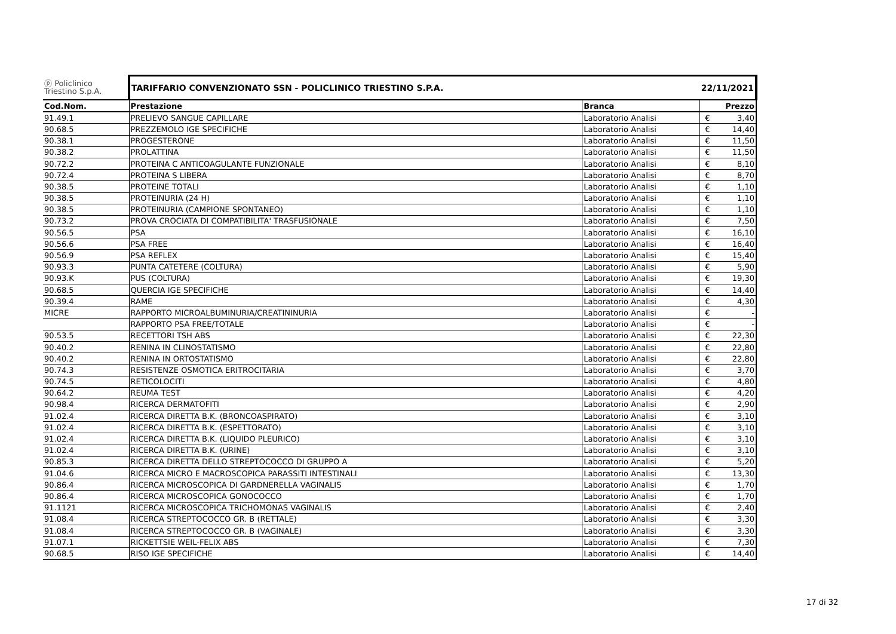| ⓟ Policlinico Triestino S.p.A. | TARIFFARIO CONVENZIONATO SSN - POLICLINICO TRIESTINO S.P.A. | | 22/11/2021 | |
| Cod.Nom. | Prestazione | Branca | | Prezzo |
| 91.49.1 | PRELIEVO SANGUE CAPILLARE | Laboratorio Analisi | € | 3,40 |
| 90.68.5 | PREZZEMOLO IGE SPECIFICHE | Laboratorio Analisi | € | 14,40 |
| 90.38.1 | PROGESTERONE | Laboratorio Analisi | € | 11,50 |
| 90.38.2 | PROLATTINA | Laboratorio Analisi | € | 11,50 |
| 90.72.2 | PROTEINA C ANTICOAGULANTE FUNZIONALE | Laboratorio Analisi | € | 8,10 |
| 90.72.4 | PROTEINA S LIBERA | Laboratorio Analisi | € | 8,70 |
| 90.38.5 | PROTEINE TOTALI | Laboratorio Analisi | € | 1,10 |
| 90.38.5 | PROTEINURIA (24 H) | Laboratorio Analisi | € | 1,10 |
| 90.38.5 | PROTEINURIA (CAMPIONE SPONTANEO) | Laboratorio Analisi | € | 1,10 |
| 90.73.2 | PROVA CROCIATA DI COMPATIBILITA' TRASFUSIONALE | Laboratorio Analisi | € | 7,50 |
| 90.56.5 | PSA | Laboratorio Analisi | € | 16,10 |
| 90.56.6 | PSA FREE | Laboratorio Analisi | € | 16,40 |
| 90.56.9 | PSA REFLEX | Laboratorio Analisi | € | 15,40 |
| 90.93.3 | PUNTA CATETERE (COLTURA) | Laboratorio Analisi | € | 5,90 |
| 90.93.K | PUS (COLTURA) | Laboratorio Analisi | € | 19,30 |
| 90.68.5 | QUERCIA IGE SPECIFICHE | Laboratorio Analisi | € | 14,40 |
| 90.39.4 | RAME | Laboratorio Analisi | € | 4,30 |
| MICRE | RAPPORTO MICROALBUMINURIA/CREATININURIA | Laboratorio Analisi | € | - |
| | RAPPORTO PSA FREE/TOTALE | Laboratorio Analisi | € | - |
| 90.53.5 | RECETTORI TSH ABS | Laboratorio Analisi | € | 22,30 |
| 90.40.2 | RENINA IN CLINOSTATISMO | Laboratorio Analisi | € | 22,80 |
| 90.40.2 | RENINA IN ORTOSTATISMO | Laboratorio Analisi | € | 22,80 |
| 90.74.3 | RESISTENZE OSMOTICA ERITROCITARIA | Laboratorio Analisi | € | 3,70 |
| 90.74.5 | RETICOLOCITI | Laboratorio Analisi | € | 4,80 |
| 90.64.2 | REUMA TEST | Laboratorio Analisi | € | 4,20 |
| 90.98.4 | RICERCA DERMATOFITI | Laboratorio Analisi | € | 2,90 |
| 91.02.4 | RICERCA DIRETTA B.K. (BRONCOASPIRATO) | Laboratorio Analisi | € | 3,10 |
| 91.02.4 | RICERCA DIRETTA B.K. (ESPETTORATO) | Laboratorio Analisi | € | 3,10 |
| 91.02.4 | RICERCA DIRETTA B.K. (LIQUIDO PLEURICO) | Laboratorio Analisi | € | 3,10 |
| 91.02.4 | RICERCA DIRETTA B.K. (URINE) | Laboratorio Analisi | € | 3,10 |
| 90.85.3 | RICERCA DIRETTA DELLO STREPTOCOCCO DI GRUPPO A | Laboratorio Analisi | € | 5,20 |
| 91.04.6 | RICERCA MICRO E MACROSCOPICA PARASSITI INTESTINALI | Laboratorio Analisi | € | 13,30 |
| 90.86.4 | RICERCA MICROSCOPICA DI GARDNERELLA VAGINALIS | Laboratorio Analisi | € | 1,70 |
| 90.86.4 | RICERCA MICROSCOPICA GONOCOCCO | Laboratorio Analisi | € | 1,70 |
| 91.1121 | RICERCA MICROSCOPICA TRICHOMONAS VAGINALIS | Laboratorio Analisi | € | 2,40 |
| 91.08.4 | RICERCA STREPTOCOCCO GR. B (RETTALE) | Laboratorio Analisi | € | 3,30 |
| 91.08.4 | RICERCA STREPTOCOCCO GR. B (VAGINALE) | Laboratorio Analisi | € | 3,30 |
| 91.07.1 | RICKETTSIE WEIL-FELIX ABS | Laboratorio Analisi | € | 7,30 |
| 90.68.5 | RISO IGE SPECIFICHE | Laboratorio Analisi | € | 14,40 |
17 di 32